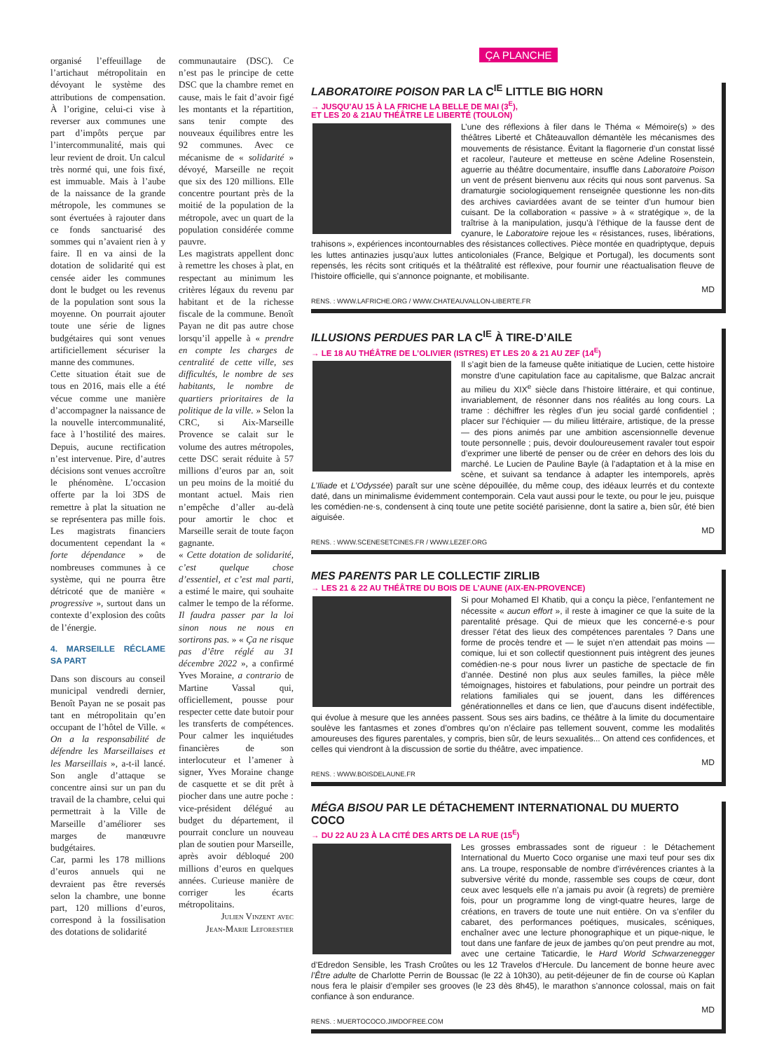organisé l’effeuillage de l’artichaut métropolitain en dévoyant le système des attributions de compensation. À l’origine, celui-ci vise à reverser aux communes une part d’impôts perçue par l’intercommunalité, mais qui leur revient de droit. Un calcul très normé qui, une fois fixé, est immuable. Mais à l’aube de la naissance de la grande métropole, les communes se sont évertuées à rajouter dans ce fonds sanctuarisé des sommes qui n’avaient rien à y faire. Il en va ainsi de la dotation de solidarité qui est censée aider les communes dont le budget ou les revenus de la population sont sous la moyenne. On pourrait ajouter toute une série de lignes budgétaires qui sont venues artificiellement sécuriser la manne des communes.
Cette situation était sue de tous en 2016, mais elle a été vécue comme une manière d’accompagner la naissance de la nouvelle intercommunalité, face à l’hostilité des maires. Depuis, aucune rectification n’est intervenue. Pire, d’autres décisions sont venues accroître le phénomène. L’occasion offerte par la loi 3DS de remettre à plat la situation ne se représentera pas mille fois. Les magistrats financiers documentent cependant la « forte dépendance » de nombreuses communes à ce système, qui ne pourra être détricoté que de manière « progressive », surtout dans un contexte d’explosion des coûts de l’énergie.
4. MARSEILLE RÉCLAME SA PART
Dans son discours au conseil municipal vendredi dernier, Benoît Payan ne se posait pas tant en métropolitain qu’en occupant de l’hôtel de Ville. « On a la responsabilité de défendre les Marseillaises et les Marseillais », a-t-il lancé. Son angle d’attaque se concentre ainsi sur un pan du travail de la chambre, celui qui permettrait à la Ville de Marseille d’améliorer ses marges de manœuvre budgétaires.
Car, parmi les 178 millions d’euros annuels qui ne devraient pas être reversés selon la chambre, une bonne part, 120 millions d’euros, correspond à la fossilisation des dotations de solidarité
communautaire (DSC). Ce n’est pas le principe de cette DSC que la chambre remet en cause, mais le fait d’avoir figé les montants et la répartition, sans tenir compte des nouveaux équilibres entre les 92 communes. Avec ce mécanisme de « solidarité » dévoyé, Marseille ne reçoit que six des 120 millions. Elle concentre pourtant près de la moitié de la population de la métropole, avec un quart de la population considérée comme pauvre.
Les magistrats appellent donc à remettre les choses à plat, en respectant au minimum les critères légaux du revenu par habitant et de la richesse fiscale de la commune. Benoît Payan ne dit pas autre chose lorsqu’il appelle à « prendre en compte les charges de centralité de cette ville, ses difficultés, le nombre de ses habitants, le nombre de quartiers prioritaires de la politique de la ville. » Selon la CRC, si Aix-Marseille Provence se calait sur le volume des autres métropoles, cette DSC serait réduite à 57 millions d’euros par an, soit un peu moins de la moitié du montant actuel. Mais rien n’empêche d’aller au-delà pour amortir le choc et Marseille serait de toute façon gagnante.
« Cette dotation de solidarité, c’est quelque chose d’essentiel, et c’est mal parti, a estimé le maire, qui souhaite calmer le tempo de la réforme. Il faudra passer par la loi sinon nous ne nous en sortirons pas. » « Ça ne risque pas d’être réglé au 31 décembre 2022 », a confirmé Yves Moraine, a contrario de Martine Vassal qui, officiellement, pousse pour respecter cette date butoir pour les transferts de compétences. Pour calmer les inquiétudes financières de son interlocuteur et l’amener à signer, Yves Moraine change de casquette et se dit prêt à piocher dans une autre poche : vice-président délégué au budget du département, il pourrait conclure un nouveau plan de soutien pour Marseille, après avoir débloqué 200 millions d’euros en quelques années. Curieuse manière de corriger les écarts métropolitains.
Julien Vinzent avec
Jean-Marie Leforestier
ÇA PLANCHE
LABORATOIRE POISON PAR LA C<sup>IE</sup> LITTLE BIG HORN
→ JUSQU’AU 15 À LA FRICHE LA BELLE DE MAI (3<sup>E</sup>),
ET LES 20 & 21AU THÉÂTRE LE LIBERTÉ (TOULON)
L’une des réflexions à filer dans le Théma « Mémoire(s) » des théâtres Liberté et Châteauvallon démantèle les mécanismes des mouvements de résistance. Évitant la flagornerie d’un constat lissé et racoleur, l’auteure et metteuse en scène Adeline Rosenstein, aguerrie au théâtre documentaire, insuffle dans Laboratoire Poison un vent de présent bienvenu aux récits qui nous sont parvenus. Sa dramaturgie sociologiquement renseignée questionne les non-dits des archives caviardées avant de se teinter d’un humour bien cuisant. De la collaboration « passive » à « stratégique », de la traîtrise à la manipulation, jusqu’à l’éthique de la fausse dent de cyanure, le Laboratoire rejoue les « résistances, ruses, libérations, trahisons », expériences incontournables des résistances collectives. Pièce montée en quadriptyque, depuis les luttes antinazies jusqu’aux luttes anticoloniales (France, Belgique et Portugal), les documents sont repensés, les récits sont critiqués et la théâtralité est réflexive, pour fournir une réactualisation fleuve de l’histoire officielle, qui s’annonce poignante, et mobilisante.
MD
RENS. : WWW.LAFRICHE.ORG / WWW.CHATEAUVALLON-LIBERTE.FR
ILLUSIONS PERDUES PAR LA C<sup>IE</sup> À TIRE-D’AILE
→ LE 18 AU THÉÂTRE DE L’OLIVIER (ISTRES) ET LES 20 & 21 AU ZEF (14<sup>E</sup>)
Il s’agit bien de la fameuse quête initiatique de Lucien, cette histoire monstre d’une capitulation face au capitalisme, que Balzac ancrait au milieu du XIX<sup>e</sup> siècle dans l’histoire littéraire, et qui continue, invariablement, de résonner dans nos réalités au long cours. La trame : déchiffrer les règles d’un jeu social gardé confidentiel ; placer sur l’échiquier — du milieu littéraire, artistique, de la presse — des pions animés par une ambition ascensionnelle devenue toute personnelle ; puis, devoir douloureusement ravaler tout espoir d’exprimer une liberté de penser ou de créer en dehors des lois du marché. Le Lucien de Pauline Bayle (à l’adaptation et à la mise en scène, et suivant sa tendance à adapter les intemporels, après L’Iliade et L’Odyssée) paraît sur une scène dépouillée, du même coup, des idéaux leurrés et du contexte daté, dans un minimalisme évidemment contemporain. Cela vaut aussi pour le texte, ou pour le jeu, puisque les comédien·ne·s, condensent à cinq toute une petite société parisienne, dont la satire a, bien sûr, été bien aiguisée.
MD
RENS. : WWW.SCENESETCINES.FR / WWW.LEZEF.ORG
MES PARENTS PAR LE COLLECTIF ZIRLIB
→ LES 21 & 22 AU THÉÂTRE DU BOIS DE L’AUNE (AIX-EN-PROVENCE)
Si pour Mohamed El Khatib, qui a conçu la pièce, l’enfantement ne nécessite « aucun effort », il reste à imaginer ce que la suite de la parentalité présage. Qui de mieux que les concerné·e·s pour dresser l’état des lieux des compétences parentales ? Dans une forme de procès tendre et — le sujet n’en attendait pas moins — comique, lui et son collectif questionnent puis intègrent des jeunes comédien·ne·s pour nous livrer un pastiche de spectacle de fin d’année. Destiné non plus aux seules familles, la pièce mêle témoignages, histoires et fabulations, pour peindre un portrait des relations familiales qui se jouent, dans les différences générationnelles et dans ce lien, que d’aucuns disent indéfectible, qui évolue à mesure que les années passent. Sous ses airs badins, ce théâtre à la limite du documentaire soulève les fantasmes et zones d’ombres qu’on n’éclaire pas tellement souvent, comme les modalités amoureuses des figures parentales, y compris, bien sûr, de leurs sexualités... On attend ces confidences, et celles qui viendront à la discussion de sortie du théâtre, avec impatience.
MD
RENS. : WWW.BOISDELAUNE.FR
MÉGA BISOU PAR LE DÉTACHEMENT INTERNATIONAL DU MUERTO COCO
→ DU 22 AU 23 À LA CITÉ DES ARTS DE LA RUE (15<sup>E</sup>)
Les grosses embrassades sont de rigueur : le Détachement International du Muerto Coco organise une maxi teuf pour ses dix ans. La troupe, responsable de nombre d’irrévérences criantes à la subversive vérité du monde, rassemble ses coups de cœur, dont ceux avec lesquels elle n’a jamais pu avoir (à regrets) de première fois, pour un programme long de vingt-quatre heures, large de créations, en travers de toute une nuit entière. On va s’enfiler du cabaret, des performances poétiques, musicales, scéniques, enchaîner avec une lecture phonographique et un pique-nique, le tout dans une fanfare de jeux de jambes qu’on peut prendre au mot, avec une certaine Taticardie, le Hard World Schwarzenegger d’Edredon Sensible, les Trash Croûtes ou les 12 Travelos d’Hercule. Du lancement de bonne heure avec l’Être adulte de Charlotte Perrin de Boussac (le 22 à 10h30), au petit-déjeuner de fin de course où Kaplan nous fera le plaisir d’empiler ses grooves (le 23 dès 8h45), le marathon s’annonce colossal, mais on fait confiance à son endurance.
MD
RENS. : MUERTOCOCO.JIMDOFREE.COM